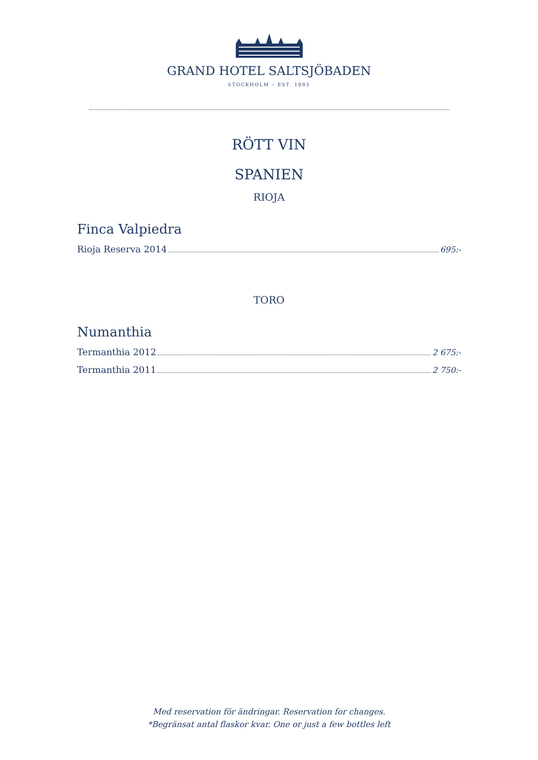GRAND HOTEL SALTSJÖBADEN
STOCKHOLM – EST. 1893
RÖTT VIN
SPANIEN
RIOJA
Finca Valpiedra
Rioja Reserva 2014 695:-
TORO
Numanthia
Termanthia 2012 2 675:-
Termanthia 2011 2 750:-
Med reservation för ändringar. Reservation for changes.
*Begränsat antal flaskor kvar. One or just a few bottles left